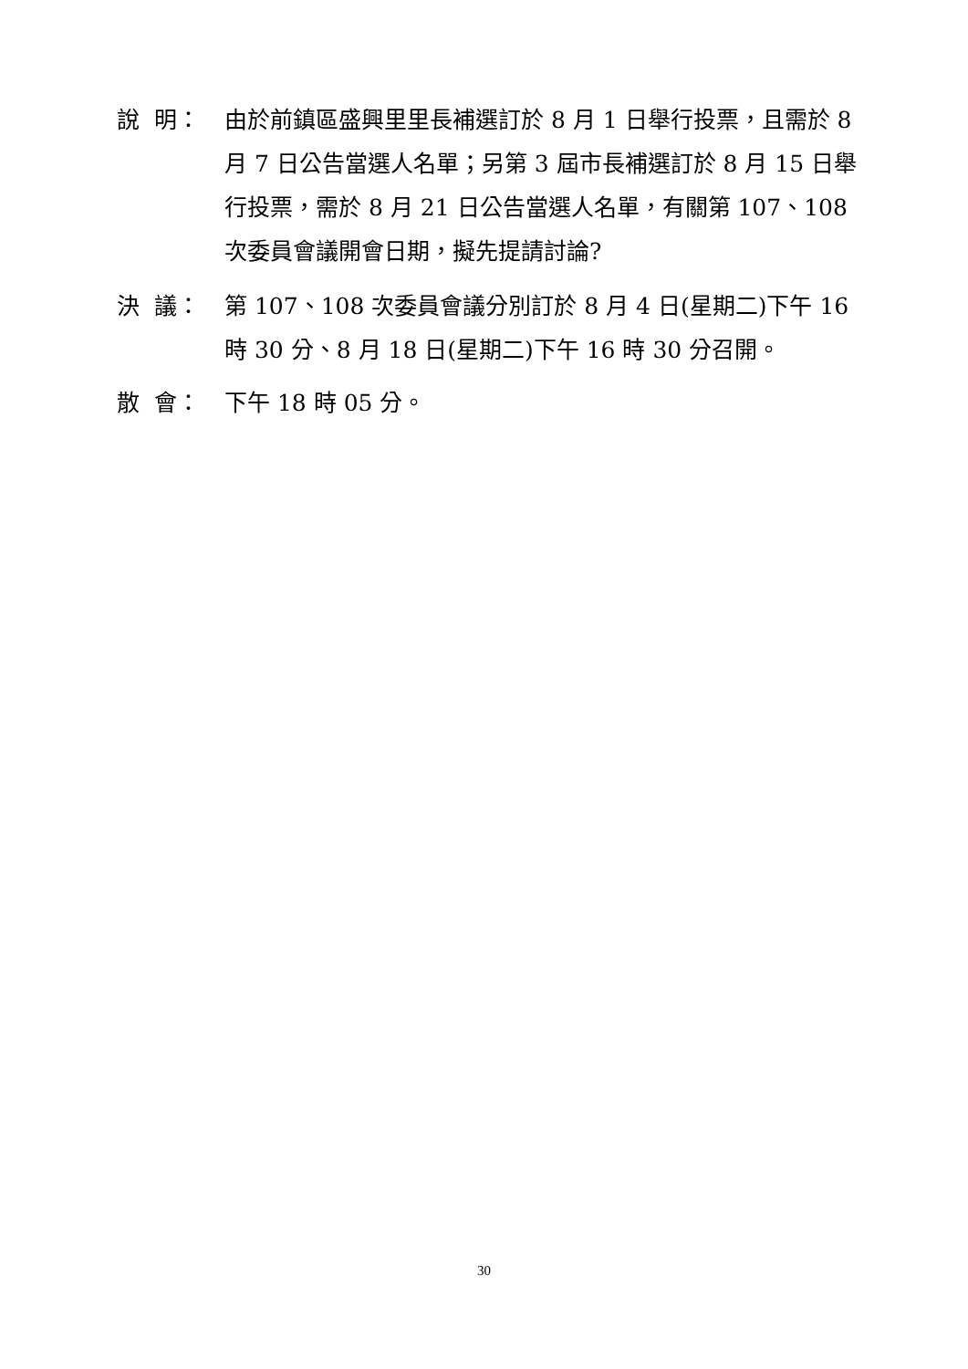說 明：
由於前鎮區盛興里里長補選訂於 8 月 1 日舉行投票，且需於 8 月 7 日公告當選人名單；另第 3 屆市長補選訂於 8 月 15 日舉行投票，需於 8 月 21 日公告當選人名單，有關第 107、108 次委員會議開會日期，擬先提請討論?
決 議：
第 107、108 次委員會議分別訂於 8 月 4 日(星期二)下午 16 時 30 分、8 月 18 日(星期二)下午 16 時 30 分召開。
散 會：
下午 18 時 05 分。
30